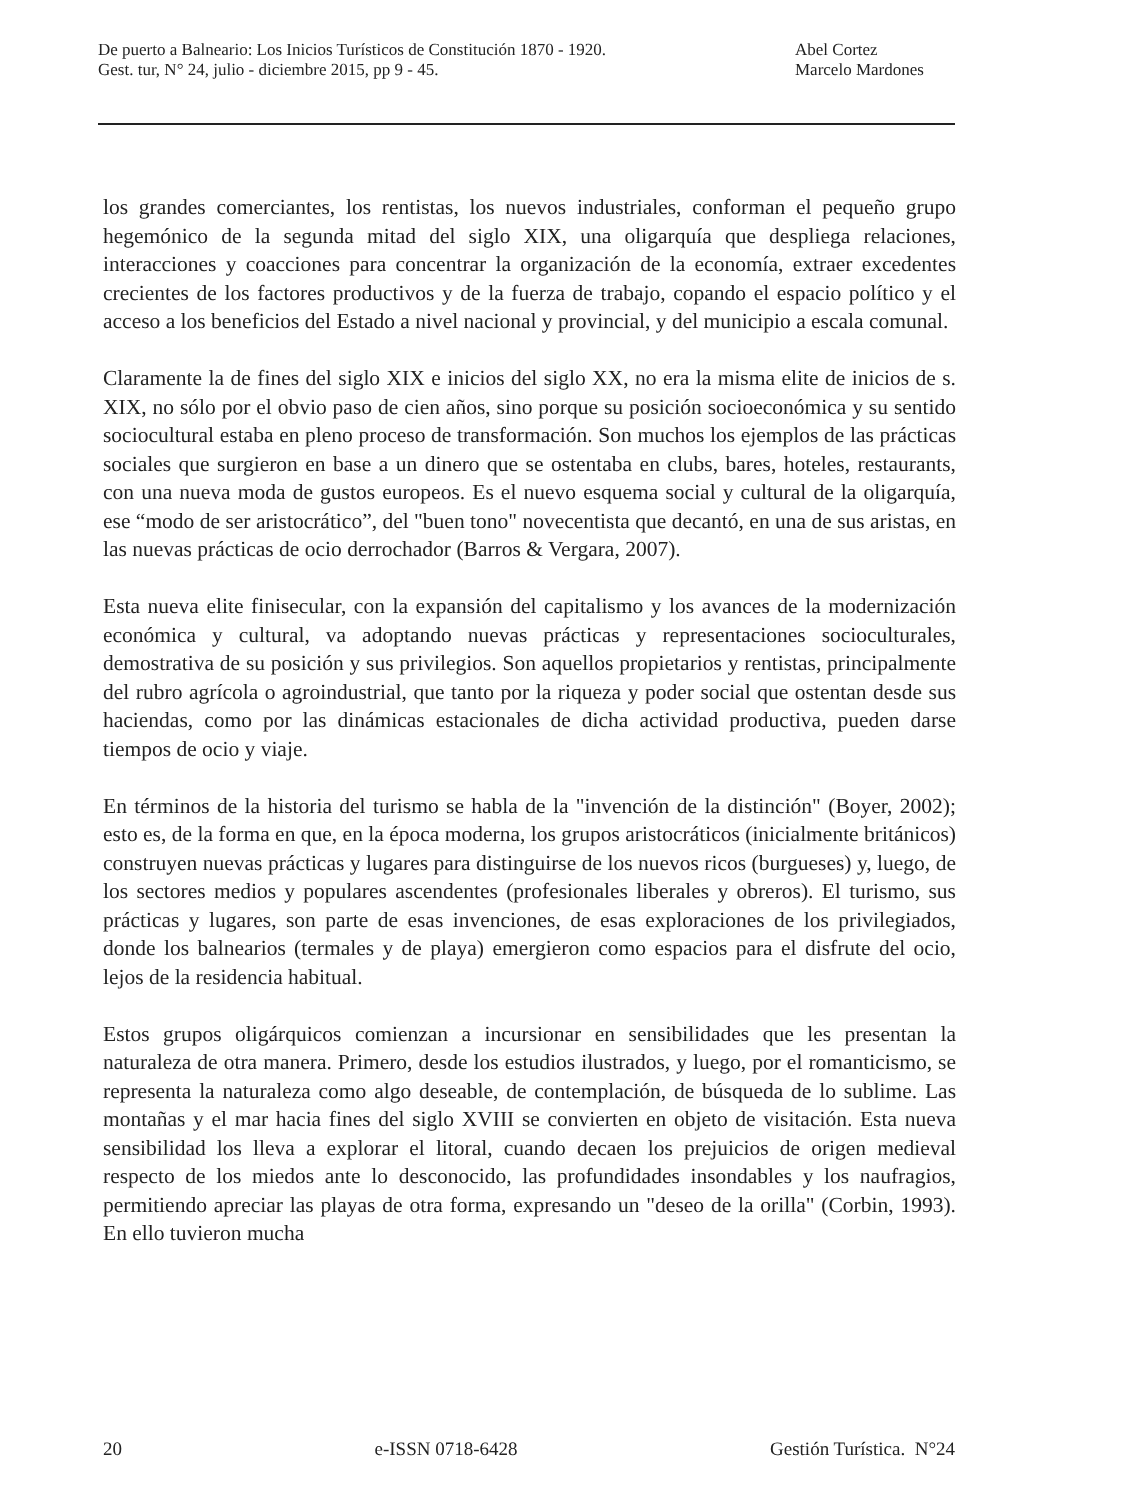De puerto a Balneario: Los Inicios Turísticos de Constitución 1870 - 1920.
Gest. tur, N° 24, julio - diciembre 2015, pp 9 - 45.
Abel Cortez
Marcelo Mardones
los grandes comerciantes, los rentistas, los nuevos industriales, conforman el pequeño grupo hegemónico de la segunda mitad del siglo XIX, una oligarquía que despliega relaciones, interacciones y coacciones para concentrar la organización de la economía, extraer excedentes crecientes de los factores productivos y de la fuerza de trabajo, copando el espacio político y el acceso a los beneficios del Estado a nivel nacional y provincial, y del municipio a escala comunal.
Claramente la de fines del siglo XIX e inicios del siglo XX, no era la misma elite de inicios de s. XIX, no sólo por el obvio paso de cien años, sino porque su posición socioeconómica y su sentido sociocultural estaba en pleno proceso de transformación. Son muchos los ejemplos de las prácticas sociales que surgieron en base a un dinero que se ostentaba en clubs, bares, hoteles, restaurants, con una nueva moda de gustos europeos. Es el nuevo esquema social y cultural de la oligarquía, ese “modo de ser aristocrático”, del "buen tono" novecentista que decantó, en una de sus aristas, en las nuevas prácticas de ocio derrochador (Barros & Vergara, 2007).
Esta nueva elite finisecular, con la expansión del capitalismo y los avances de la modernización económica y cultural, va adoptando nuevas prácticas y representaciones socioculturales, demostrativa de su posición y sus privilegios. Son aquellos propietarios y rentistas, principalmente del rubro agrícola o agroindustrial, que tanto por la riqueza y poder social que ostentan desde sus haciendas, como por las dinámicas estacionales de dicha actividad productiva, pueden darse tiempos de ocio y viaje.
En términos de la historia del turismo se habla de la "invención de la distinción" (Boyer, 2002); esto es, de la forma en que, en la época moderna, los grupos aristocráticos (inicialmente británicos) construyen nuevas prácticas y lugares para distinguirse de los nuevos ricos (burgueses) y, luego, de los sectores medios y populares ascendentes (profesionales liberales y obreros). El turismo, sus prácticas y lugares, son parte de esas invenciones, de esas exploraciones de los privilegiados, donde los balnearios (termales y de playa) emergieron como espacios para el disfrute del ocio, lejos de la residencia habitual.
Estos grupos oligárquicos comienzan a incursionar en sensibilidades que les presentan la naturaleza de otra manera. Primero, desde los estudios ilustrados, y luego, por el romanticismo, se representa la naturaleza como algo deseable, de contemplación, de búsqueda de lo sublime. Las montañas y el mar hacia fines del siglo XVIII se convierten en objeto de visitación. Esta nueva sensibilidad los lleva a explorar el litoral, cuando decaen los prejuicios de origen medieval respecto de los miedos ante lo desconocido, las profundidades insondables y los naufragios, permitiendo apreciar las playas de otra forma, expresando un "deseo de la orilla" (Corbin, 1993). En ello tuvieron mucha
20 e-ISSN 0718-6428 Gestión Turística. N°24